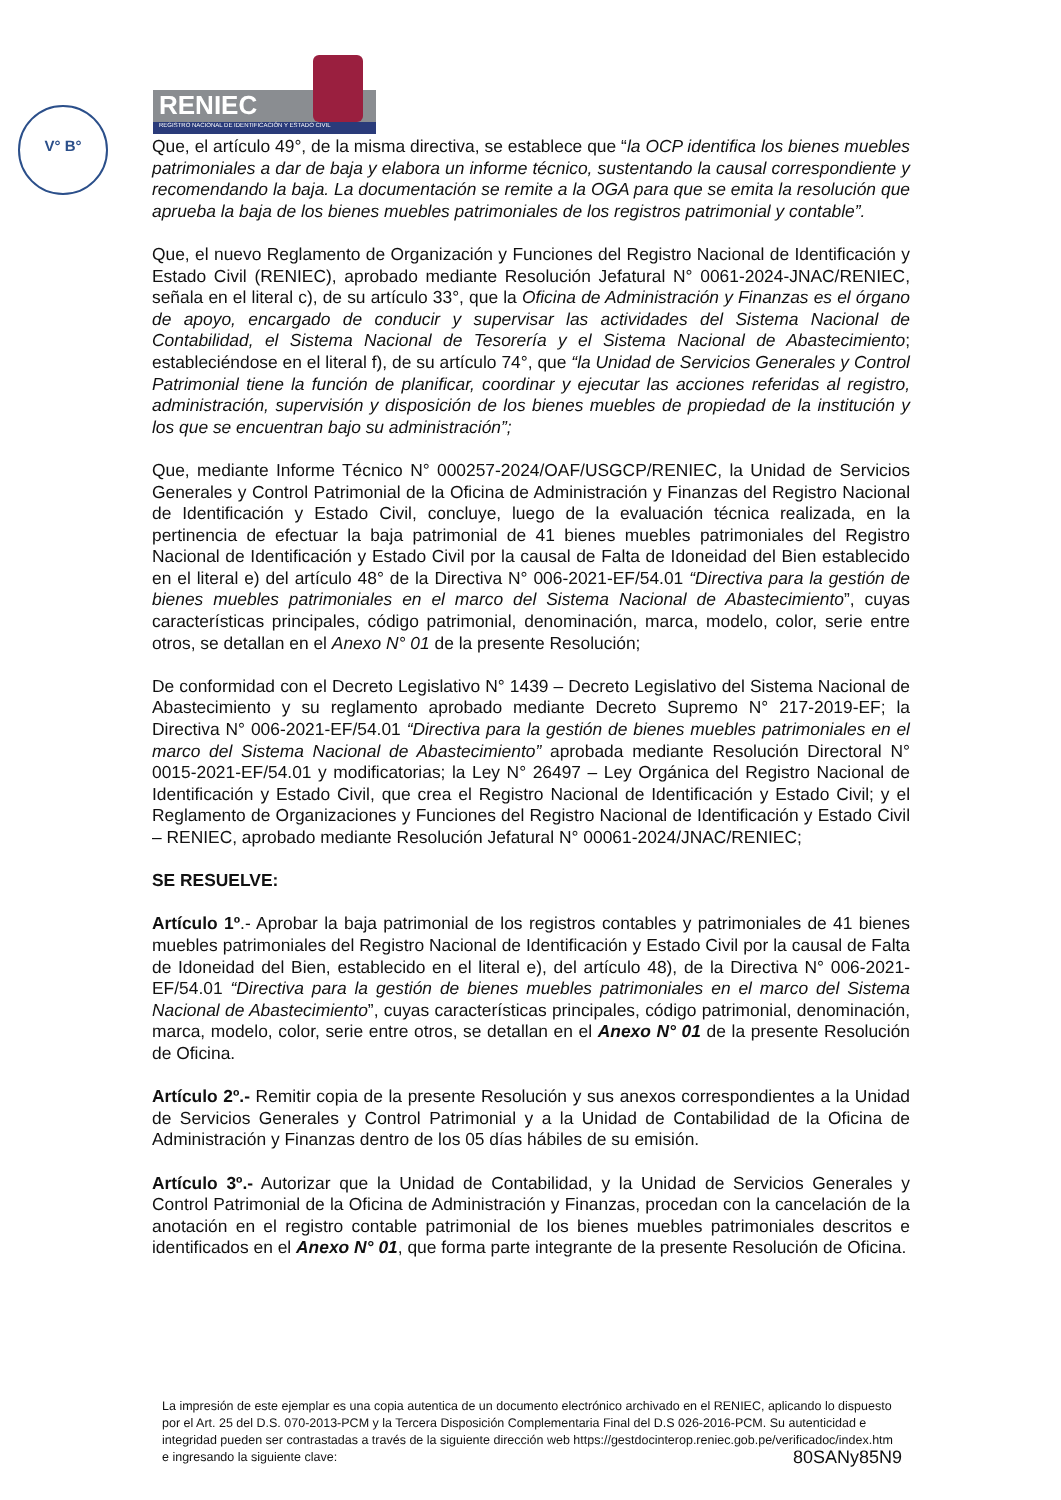V° B°
RENIEC
REGISTRO NACIONAL DE IDENTIFICACIÓN Y ESTADO CIVIL
Que, el artículo 49°, de la misma directiva, se establece que “la OCP identifica los bienes muebles patrimoniales a dar de baja y elabora un informe técnico, sustentando la causal correspondiente y recomendando la baja. La documentación se remite a la OGA para que se emita la resolución que aprueba la baja de los bienes muebles patrimoniales de los registros patrimonial y contable”.
Que, el nuevo Reglamento de Organización y Funciones del Registro Nacional de Identificación y Estado Civil (RENIEC), aprobado mediante Resolución Jefatural N° 0061-2024-JNAC/RENIEC, señala en el literal c), de su artículo 33°, que la Oficina de Administración y Finanzas es el órgano de apoyo, encargado de conducir y supervisar las actividades del Sistema Nacional de Contabilidad, el Sistema Nacional de Tesorería y el Sistema Nacional de Abastecimiento; estableciéndose en el literal f), de su artículo 74°, que “la Unidad de Servicios Generales y Control Patrimonial tiene la función de planificar, coordinar y ejecutar las acciones referidas al registro, administración, supervisión y disposición de los bienes muebles de propiedad de la institución y los que se encuentran bajo su administración”;
Que, mediante Informe Técnico N° 000257-2024/OAF/USGCP/RENIEC, la Unidad de Servicios Generales y Control Patrimonial de la Oficina de Administración y Finanzas del Registro Nacional de Identificación y Estado Civil, concluye, luego de la evaluación técnica realizada, en la pertinencia de efectuar la baja patrimonial de 41 bienes muebles patrimoniales del Registro Nacional de Identificación y Estado Civil por la causal de Falta de Idoneidad del Bien establecido en el literal e) del artículo 48° de la Directiva N° 006-2021-EF/54.01 “Directiva para la gestión de bienes muebles patrimoniales en el marco del Sistema Nacional de Abastecimiento”, cuyas características principales, código patrimonial, denominación, marca, modelo, color, serie entre otros, se detallan en el Anexo N° 01 de la presente Resolución;
De conformidad con el Decreto Legislativo N° 1439 – Decreto Legislativo del Sistema Nacional de Abastecimiento y su reglamento aprobado mediante Decreto Supremo N° 217-2019-EF; la Directiva N° 006-2021-EF/54.01 “Directiva para la gestión de bienes muebles patrimoniales en el marco del Sistema Nacional de Abastecimiento” aprobada mediante Resolución Directoral N° 0015-2021-EF/54.01 y modificatorias; la Ley N° 26497 – Ley Orgánica del Registro Nacional de Identificación y Estado Civil, que crea el Registro Nacional de Identificación y Estado Civil; y el Reglamento de Organizaciones y Funciones del Registro Nacional de Identificación y Estado Civil – RENIEC, aprobado mediante Resolución Jefatural N° 00061-2024/JNAC/RENIEC;
SE RESUELVE:
Artículo 1º.- Aprobar la baja patrimonial de los registros contables y patrimoniales de 41 bienes muebles patrimoniales del Registro Nacional de Identificación y Estado Civil por la causal de Falta de Idoneidad del Bien, establecido en el literal e), del artículo 48), de la Directiva N° 006-2021-EF/54.01 “Directiva para la gestión de bienes muebles patrimoniales en el marco del Sistema Nacional de Abastecimiento”, cuyas características principales, código patrimonial, denominación, marca, modelo, color, serie entre otros, se detallan en el Anexo N° 01 de la presente Resolución de Oficina.
Artículo 2º.- Remitir copia de la presente Resolución y sus anexos correspondientes a la Unidad de Servicios Generales y Control Patrimonial y a la Unidad de Contabilidad de la Oficina de Administración y Finanzas dentro de los 05 días hábiles de su emisión.
Artículo 3º.- Autorizar que la Unidad de Contabilidad, y la Unidad de Servicios Generales y Control Patrimonial de la Oficina de Administración y Finanzas, procedan con la cancelación de la anotación en el registro contable patrimonial de los bienes muebles patrimoniales descritos e identificados en el Anexo N° 01, que forma parte integrante de la presente Resolución de Oficina.
La impresión de este ejemplar es una copia autentica de un documento electrónico archivado en el RENIEC, aplicando lo dispuesto por el Art. 25 del D.S. 070-2013-PCM y la Tercera Disposición Complementaria Final del D.S 026-2016-PCM. Su autenticidad e integridad pueden ser contrastadas a través de la siguiente dirección web https://gestdocinterop.reniec.gob.pe/verificadoc/index.htm e ingresando la siguiente clave: 80SANy85N9